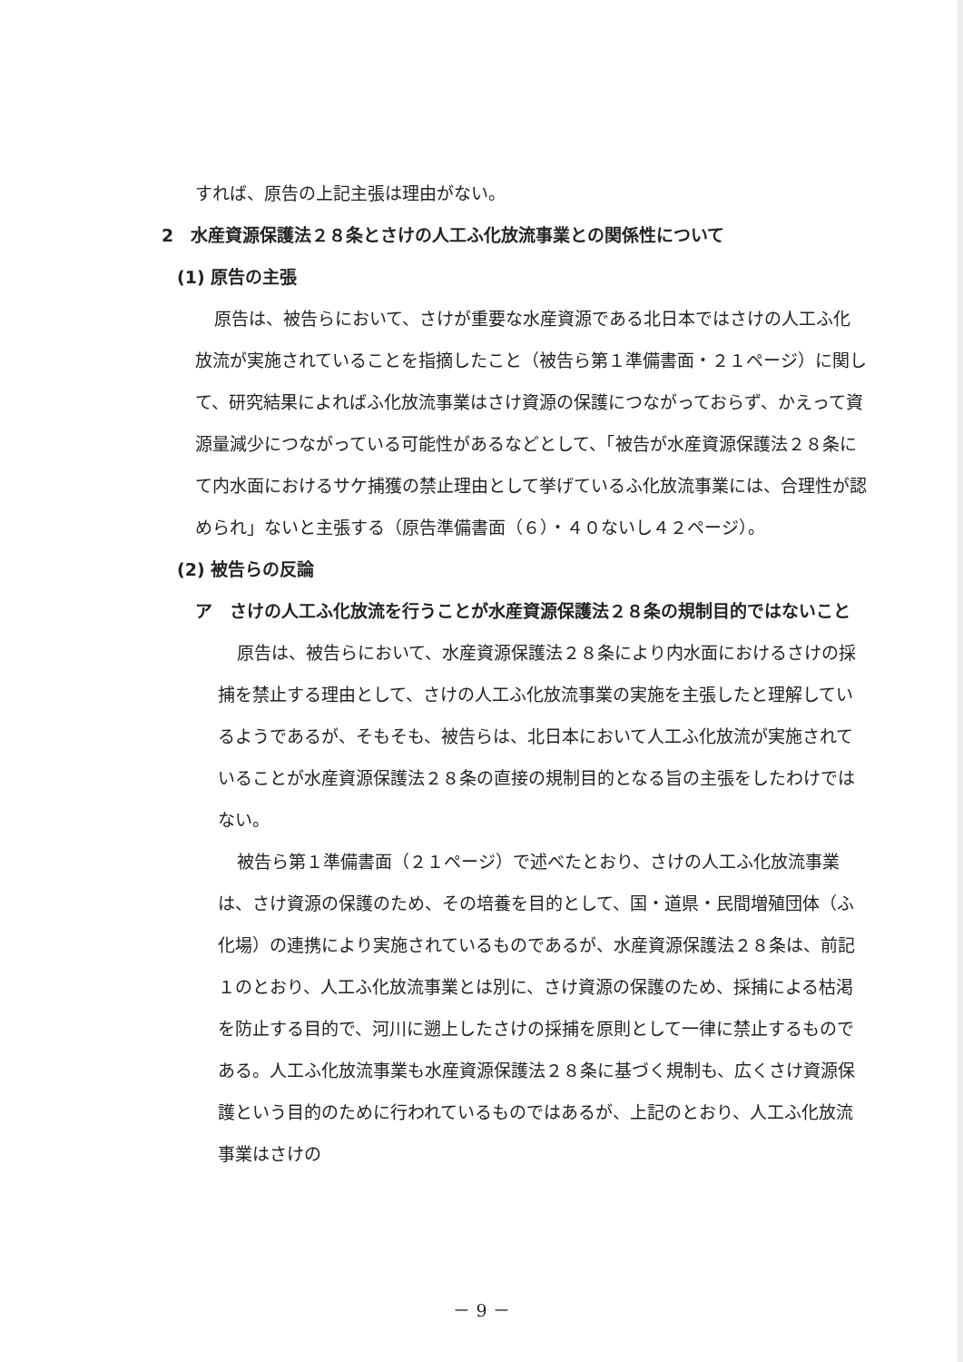すれば、原告の上記主張は理由がない。
2　水産資源保護法２８条とさけの人工ふ化放流事業との関係性について
(1) 原告の主張
原告は、被告らにおいて、さけが重要な水産資源である北日本ではさけの人工ふ化放流が実施されていることを指摘したこと（被告ら第１準備書面・２１ページ）に関して、研究結果によればふ化放流事業はさけ資源の保護につながっておらず、かえって資源量減少につながっている可能性があるなどとして、「被告が水産資源保護法２８条にて内水面におけるサケ捕獲の禁止理由として挙げているふ化放流事業には、合理性が認められ」ないと主張する（原告準備書面（６）・４０ないし４２ページ）。
(2) 被告らの反論
ア　さけの人工ふ化放流を行うことが水産資源保護法２８条の規制目的ではないこと
原告は、被告らにおいて、水産資源保護法２８条により内水面におけるさけの採捕を禁止する理由として、さけの人工ふ化放流事業の実施を主張したと理解しているようであるが、そもそも、被告らは、北日本において人工ふ化放流が実施されていることが水産資源保護法２８条の直接の規制目的となる旨の主張をしたわけではない。
被告ら第１準備書面（２１ページ）で述べたとおり、さけの人工ふ化放流事業は、さけ資源の保護のため、その培養を目的として、国・道県・民間増殖団体（ふ化場）の連携により実施されているものであるが、水産資源保護法２８条は、前記１のとおり、人工ふ化放流事業とは別に、さけ資源の保護のため、採捕による枯渇を防止する目的で、河川に遡上したさけの採捕を原則として一律に禁止するものである。人工ふ化放流事業も水産資源保護法２８条に基づく規制も、広くさけ資源保護という目的のために行われているものではあるが、上記のとおり、人工ふ化放流事業はさけの
－ 9 －